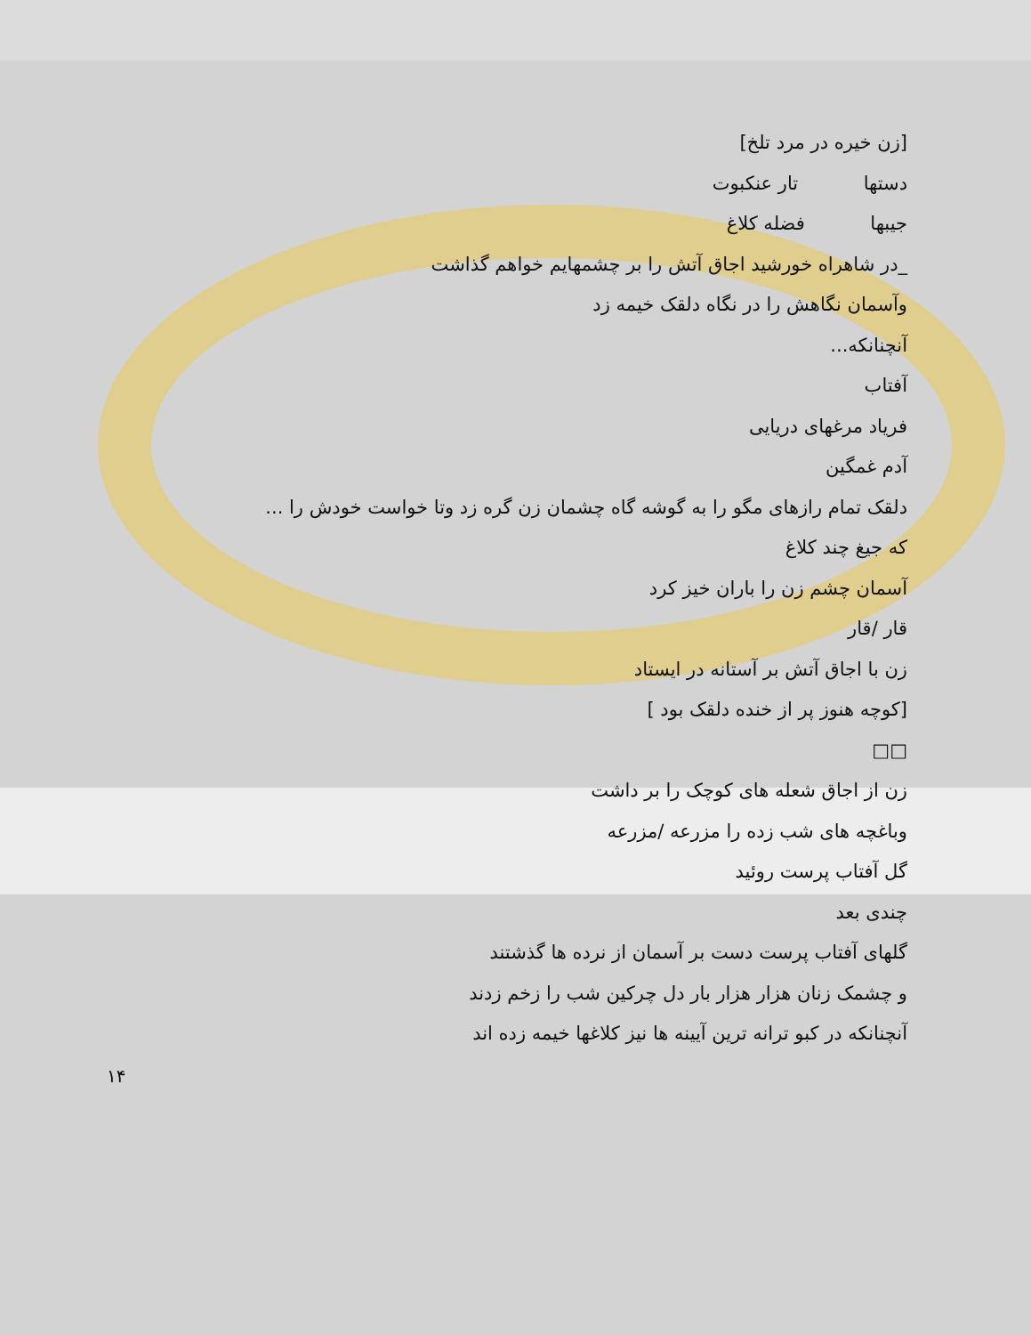[زن خیره در مرد تلخ]
دستها تار عنکبوت
جیبها فضله کلاغ
_در شاهراه خورشید اجاق آتش را بر چشمهایم خواهم گذاشت
وآسمان نگاهش را در نگاه دلقک خیمه زد
آنچنانکه...
آفتاب
فریاد مرغهای دریایی
آدم غمگین
دلقک تمام رازهای مگو را به گوشه گاه چشمان زن گره زد وتا خواست خودش را ...
که جیغ چند کلاغ
آسمان چشم زن را باران خیز کرد
قار /قار
زن با اجاق آتش بر آستانه در ایستاد
[کوچه هنوز پر از خنده دلقک بود ]
□□
زن از اجاق شعله های کوچک را بر داشت
وباغچه های شب زده را مزرعه /مزرعه
گل آفتاب پرست روئید
چندی بعد
گلهای آفتاب پرست دست بر آسمان از نرده ها گذشتند
و چشمک زنان هزار هزار بار دل چرکین شب را زخم زدند
آنچنانکه در کبو ترانه ترین آیینه ها نیز کلاغها خیمه زده اند
۱۴